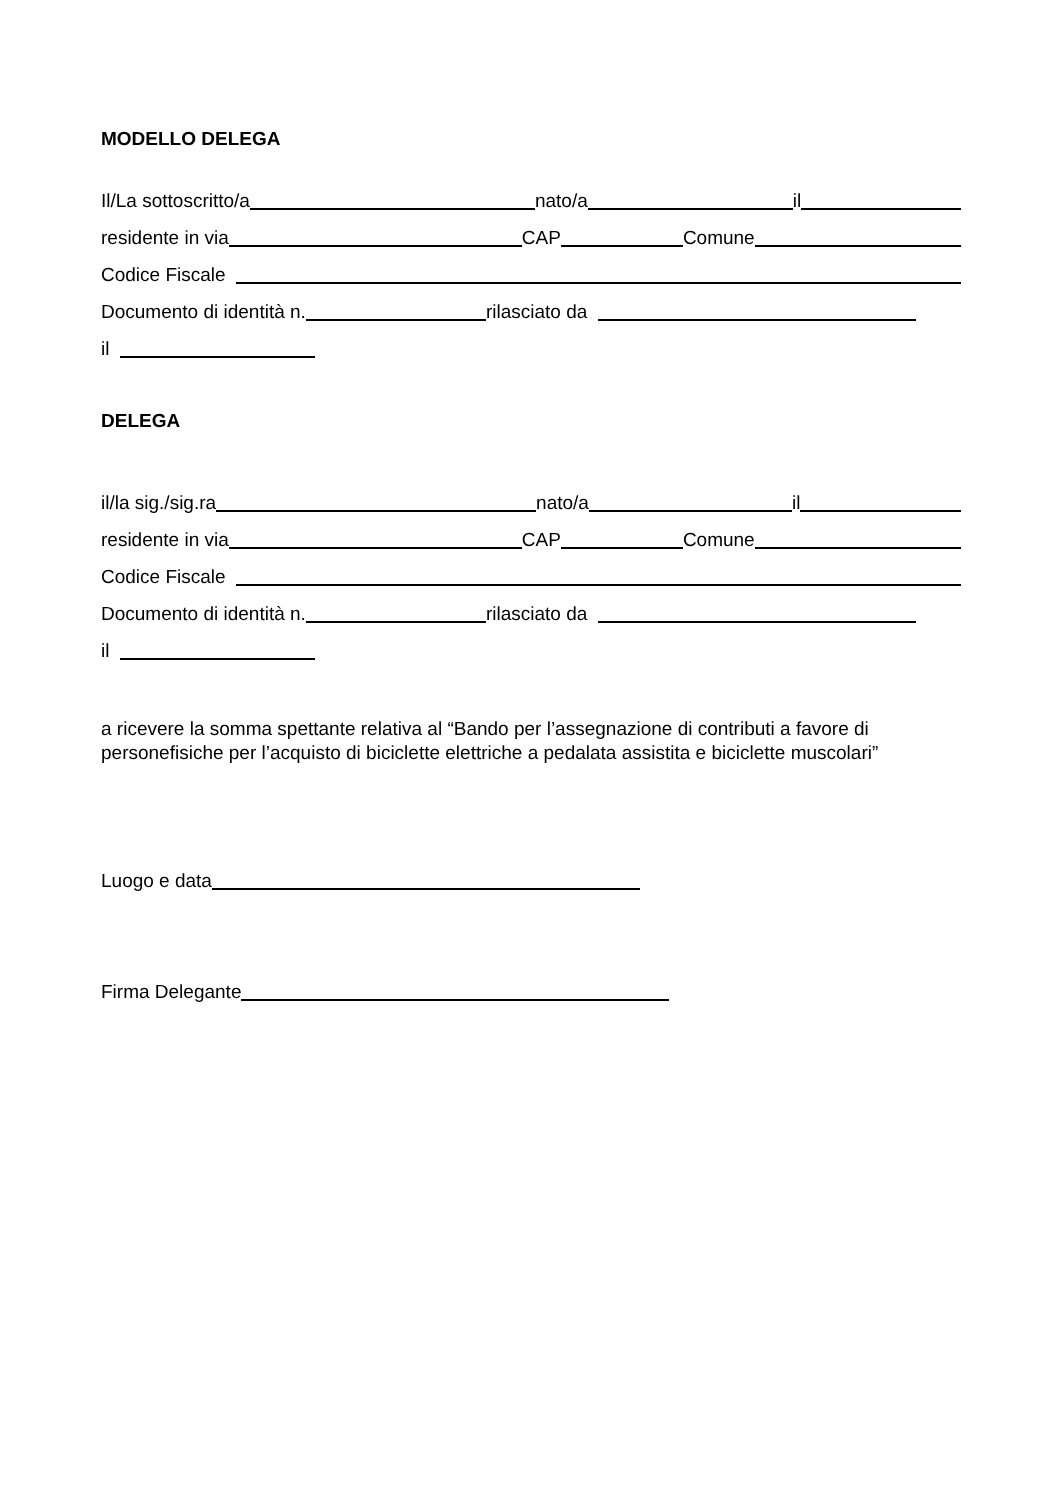MODELLO DELEGA
Il/La sottoscritto/a nato/a il
residente in via CAP Comune
Codice Fiscale
Documento di identità n. rilasciato da
il
DELEGA
il/la sig./sig.ra nato/a il
residente in via CAP Comune
Codice Fiscale
Documento di identità n. rilasciato da
il
a ricevere la somma spettante relativa al “Bando per l’assegnazione di contributi a favore di personefisiche per l’acquisto di biciclette elettriche a pedalata assistita e biciclette muscolari”
Luogo e data
Firma Delegante